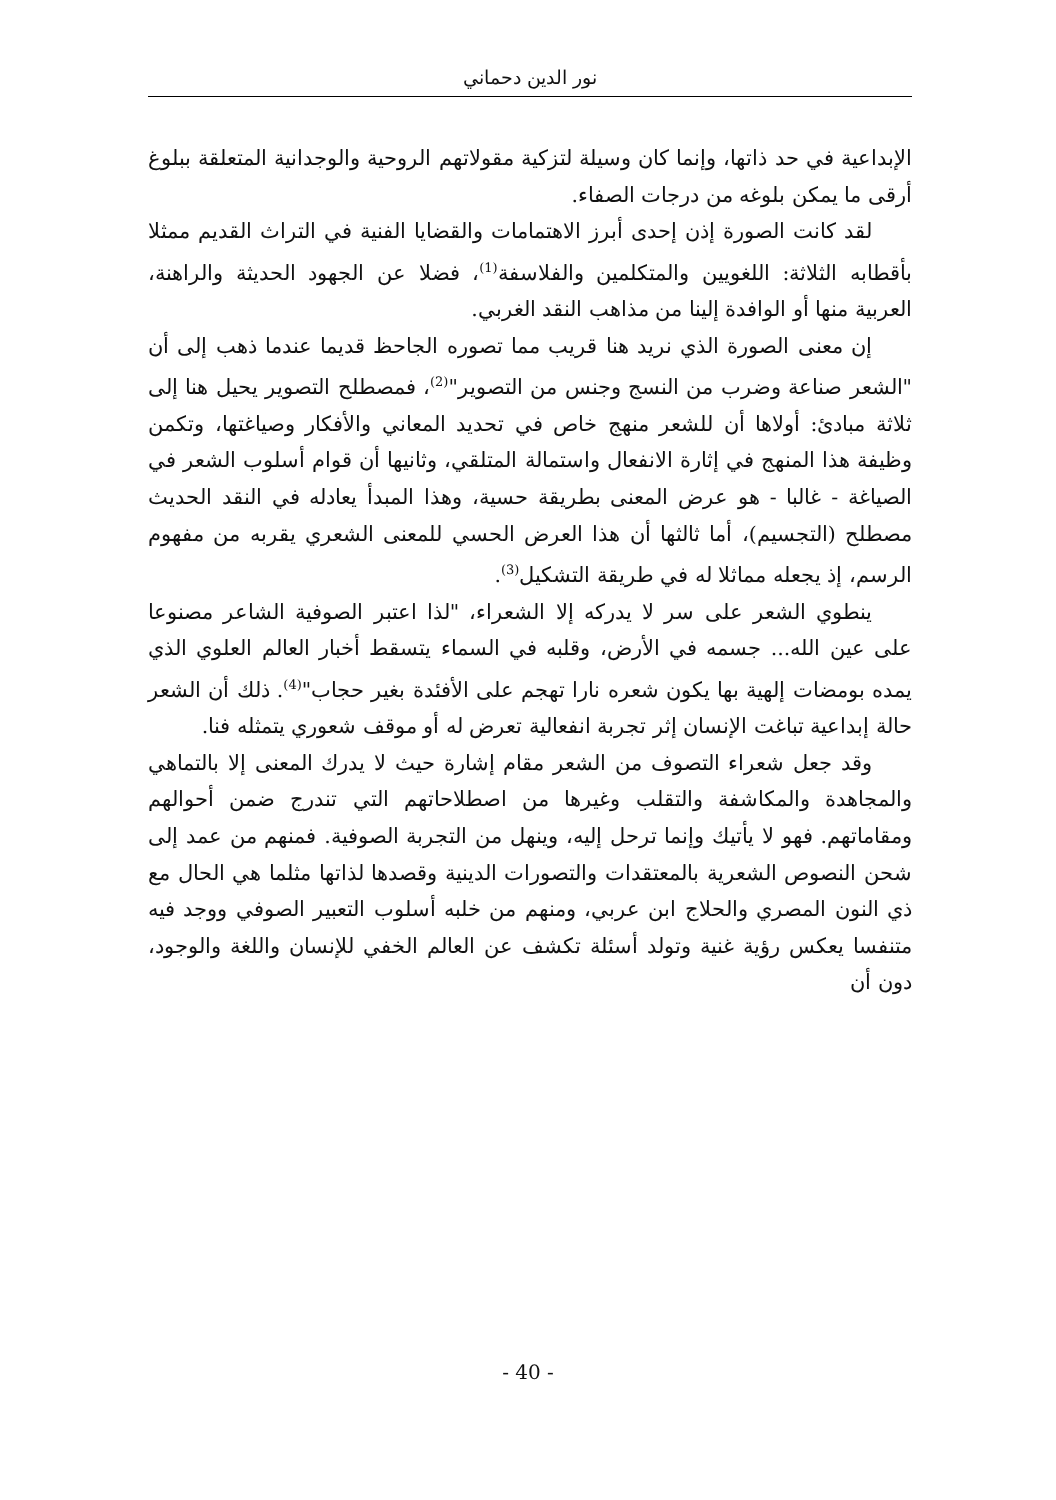نور الدين دحماني
الإبداعية في حد ذاتها، وإنما كان وسيلة لتزكية مقولاتهم الروحية والوجدانية المتعلقة ببلوغ أرقى ما يمكن بلوغه من درجات الصفاء.
لقد كانت الصورة إذن إحدى أبرز الاهتمامات والقضايا الفنية في التراث القديم ممثلا بأقطابه الثلاثة: اللغويين والمتكلمين والفلاسفة<sup>(1)</sup>، فضلا عن الجهود الحديثة والراهنة، العربية منها أو الوافدة إلينا من مذاهب النقد الغربي.
إن معنى الصورة الذي نريد هنا قريب مما تصوره الجاحظ قديما عندما ذهب إلى أن "الشعر صناعة وضرب من النسج وجنس من التصوير"<sup>(2)</sup>، فمصطلح التصوير يحيل هنا إلى ثلاثة مبادئ: أولاها أن للشعر منهج خاص في تحديد المعاني والأفكار وصياغتها، وتكمن وظيفة هذا المنهج في إثارة الانفعال واستمالة المتلقي، وثانيها أن قوام أسلوب الشعر في الصياغة - غالبا - هو عرض المعنى بطريقة حسية، وهذا المبدأ يعادله في النقد الحديث مصطلح (التجسيم)، أما ثالثها أن هذا العرض الحسي للمعنى الشعري يقربه من مفهوم الرسم، إذ يجعله مماثلا له في طريقة التشكيل<sup>(3)</sup>.
ينطوي الشعر على سر لا يدركه إلا الشعراء، "لذا اعتبر الصوفية الشاعر مصنوعا على عين الله... جسمه في الأرض، وقلبه في السماء يتسقط أخبار العالم العلوي الذي يمده بومضات إلهية بها يكون شعره نارا تهجم على الأفئدة بغير حجاب"<sup>(4)</sup>. ذلك أن الشعر حالة إبداعية تباغت الإنسان إثر تجربة انفعالية تعرض له أو موقف شعوري يتمثله فنا.
وقد جعل شعراء التصوف من الشعر مقام إشارة حيث لا يدرك المعنى إلا بالتماهي والمجاهدة والمكاشفة والتقلب وغيرها من اصطلاحاتهم التي تندرج ضمن أحوالهم ومقاماتهم. فهو لا يأتيك وإنما ترحل إليه، وينهل من التجربة الصوفية. فمنهم من عمد إلى شحن النصوص الشعرية بالمعتقدات والتصورات الدينية وقصدها لذاتها مثلما هي الحال مع ذي النون المصري والحلاج ابن عربي، ومنهم من خلبه أسلوب التعبير الصوفي ووجد فيه متنفسا يعكس رؤية غنية وتولد أسئلة تكشف عن العالم الخفي للإنسان واللغة والوجود، دون أن
- 40 -